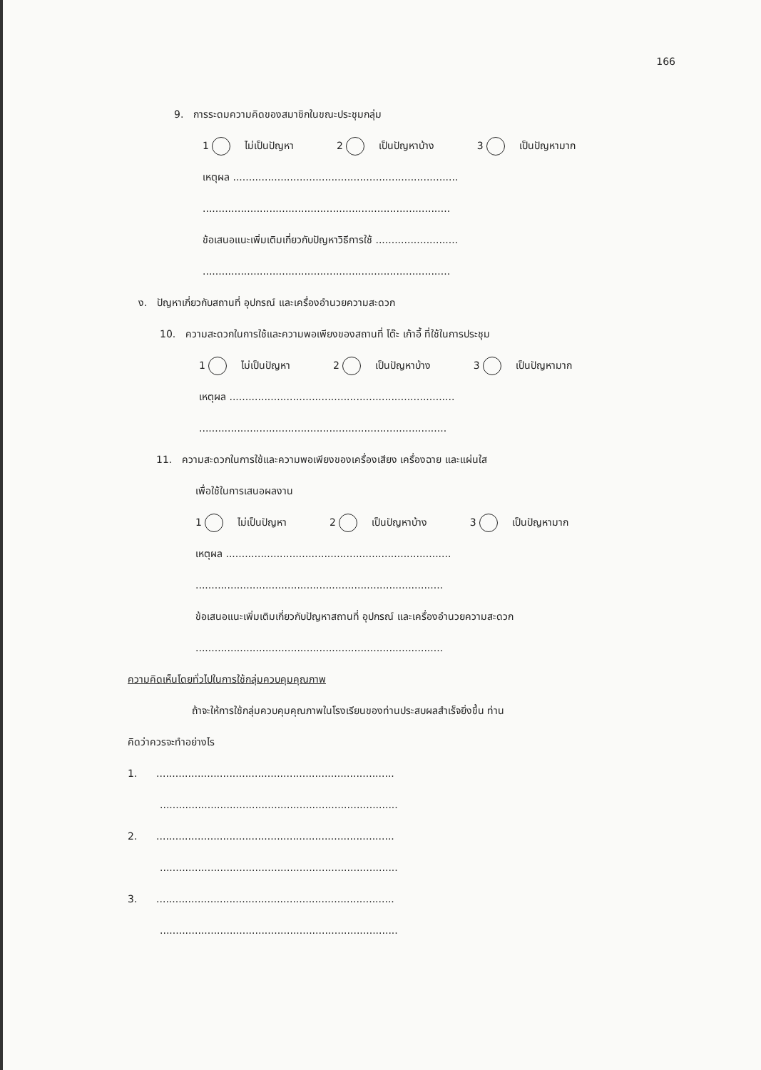166
9. การระดมความคิดของสมาชิกในขณะประชุมกลุ่ม
1 ไม่เป็นปัญหา 2 เป็นปัญหาบ้าง 3 เป็นปัญหามาก
เหตุผล .......................................................................
..............................................................................
ข้อเสนอแนะเพิ่มเติมเกี่ยวกับปัญหาวิธีการใช้ ..........................
..............................................................................
ง. ปัญหาเกี่ยวกับสถานที่ อุปกรณ์ และเครื่องอำนวยความสะดวก
10. ความสะดวกในการใช้และความพอเพียงของสถานที่ โต๊ะ เก้าอี้ ที่ใช้ในการประชุม
1 ไม่เป็นปัญหา 2 เป็นปัญหาบ้าง 3 เป็นปัญหามาก
เหตุผล .......................................................................
..............................................................................
11. ความสะดวกในการใช้และความพอเพียงของเครื่องเสียง เครื่องฉาย และแผ่นใส
เพื่อใช้ในการเสนอผลงาน
1 ไม่เป็นปัญหา 2 เป็นปัญหาบ้าง 3 เป็นปัญหามาก
เหตุผล .......................................................................
..............................................................................
ข้อเสนอแนะเพิ่มเติมเกี่ยวกับปัญหาสถานที่ อุปกรณ์ และเครื่องอำนวยความสะดวก
..............................................................................
ความคิดเห็นโดยทั่วไปในการใช้กลุ่มควบคุมคุณภาพ
ถ้าจะให้การใช้กลุ่มควบคุมคุณภาพในโรงเรียนของท่านประสบผลสำเร็จยิ่งขึ้น ท่าน
คิดว่าควรจะทำอย่างไร
1. ...........................................................................
...........................................................................
2. ...........................................................................
...........................................................................
3. ...........................................................................
...........................................................................